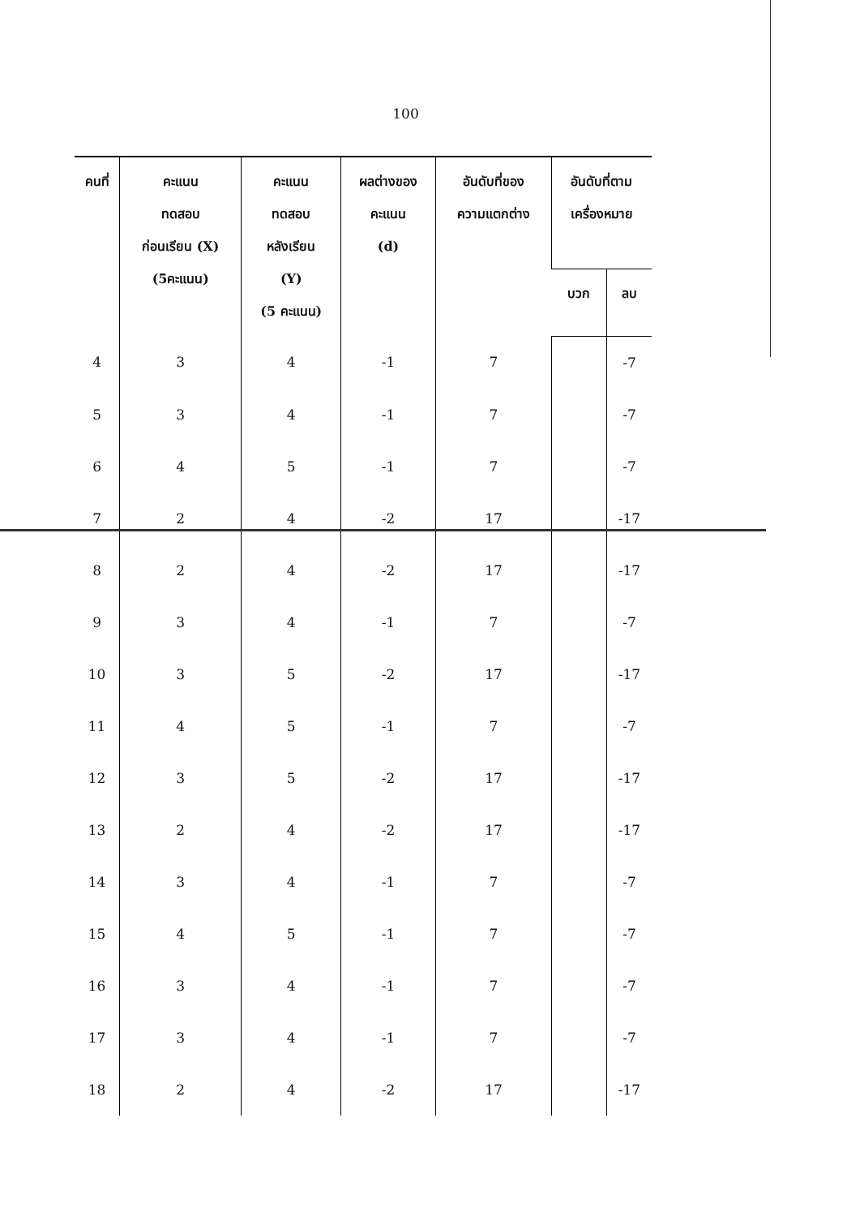100
| คนที่ | คะแนน ทดสอบ ก่อนเรียน (X) (5คะแนน) | คะแนน ทดสอบ หลังเรียน (Y) (5 คะแนน) | ผลต่างของ คะแนน (d) | อันดับที่ของ ความแตกต่าง | อันดับที่ตาม เครื่องหมาย | |
| --- | --- | --- | --- | --- | --- | --- |
| | | | | | บวก | ลบ |
| 4 | 3 | 4 | -1 | 7 | | -7 |
| 5 | 3 | 4 | -1 | 7 | | -7 |
| 6 | 4 | 5 | -1 | 7 | | -7 |
| 7 | 2 | 4 | -2 | 17 | | -17 |
| 8 | 2 | 4 | -2 | 17 | | -17 |
| 9 | 3 | 4 | -1 | 7 | | -7 |
| 10 | 3 | 5 | -2 | 17 | | -17 |
| 11 | 4 | 5 | -1 | 7 | | -7 |
| 12 | 3 | 5 | -2 | 17 | | -17 |
| 13 | 2 | 4 | -2 | 17 | | -17 |
| 14 | 3 | 4 | -1 | 7 | | -7 |
| 15 | 4 | 5 | -1 | 7 | | -7 |
| 16 | 3 | 4 | -1 | 7 | | -7 |
| 17 | 3 | 4 | -1 | 7 | | -7 |
| 18 | 2 | 4 | -2 | 17 | | -17 |